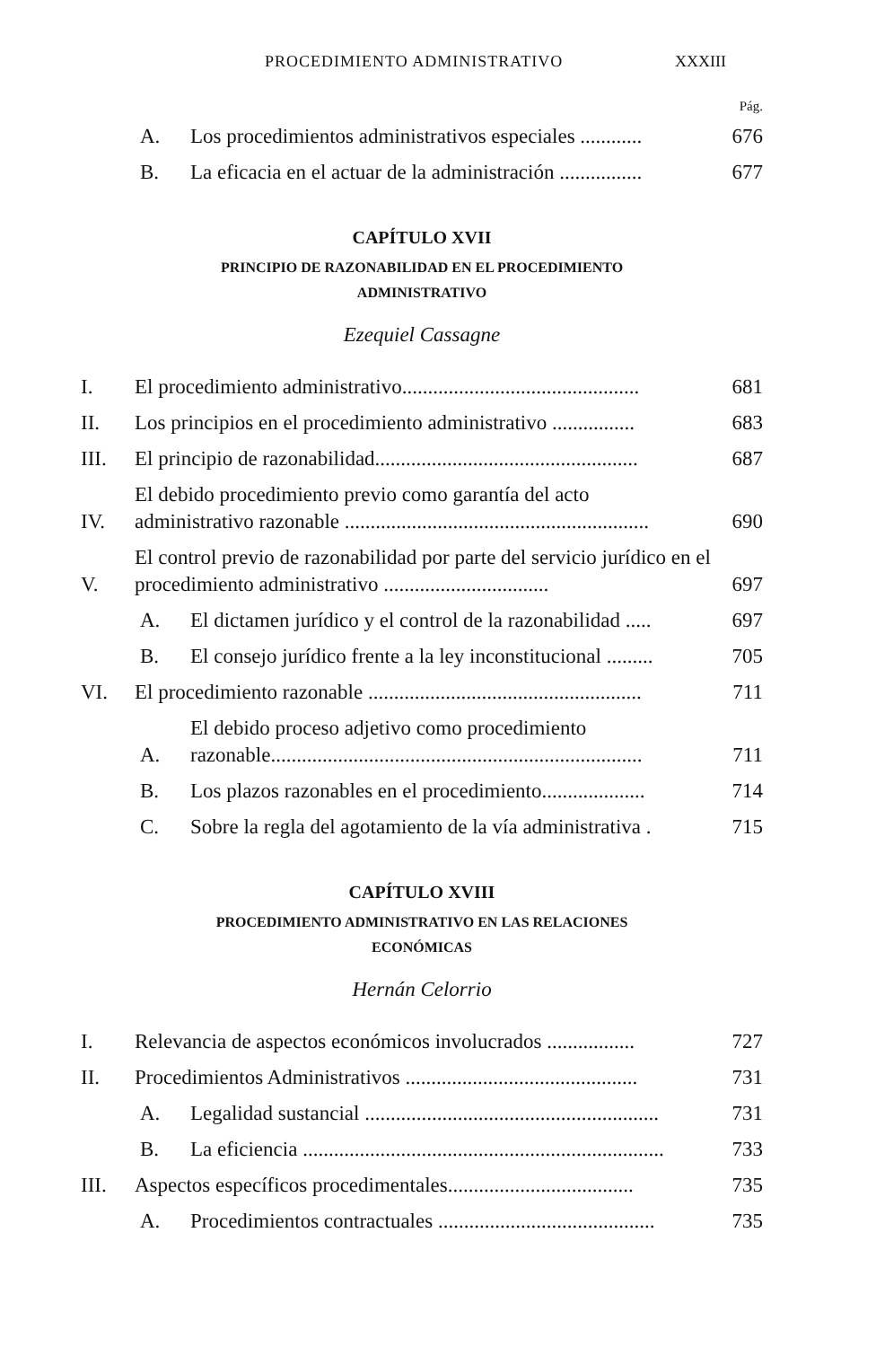PROCEDIMIENTO ADMINISTRATIVO XXXIII
Pág.
A. Los procedimientos administrativos especiales ............ 676
B. La eficacia en el actuar de la administración ................ 677
CAPÍTULO XVII
PRINCIPIO DE RAZONABILIDAD EN EL PROCEDIMIENTO
ADMINISTRATIVO
Ezequiel Cassagne
I. El procedimiento administrativo.............................................. 681
II. Los principios en el procedimiento administrativo ................ 683
III. El principio de razonabilidad................................................... 687
IV. El debido procedimiento previo como garantía del acto administrativo razonable ........................................................... 690
V. El control previo de razonabilidad por parte del servicio jurídico en el procedimiento administrativo ................................ 697
A. El dictamen jurídico y el control de la razonabilidad ..... 697
B. El consejo jurídico frente a la ley inconstitucional ......... 705
VI. El procedimiento razonable ..................................................... 711
A. El debido proceso adjetivo como procedimiento razonable........................................................................ 711
B. Los plazos razonables en el procedimiento.................... 714
C. Sobre la regla del agotamiento de la vía administrativa . 715
CAPÍTULO XVIII
PROCEDIMIENTO ADMINISTRATIVO EN LAS RELACIONES
ECONÓMICAS
Hernán Celorrio
I. Relevancia de aspectos económicos involucrados ................. 727
II. Procedimientos Administrativos ............................................. 731
A. Legalidad sustancial ......................................................... 731
B. La eficiencia ...................................................................... 733
III. Aspectos específicos procedimentales.................................... 735
A. Procedimientos contractuales .......................................... 735